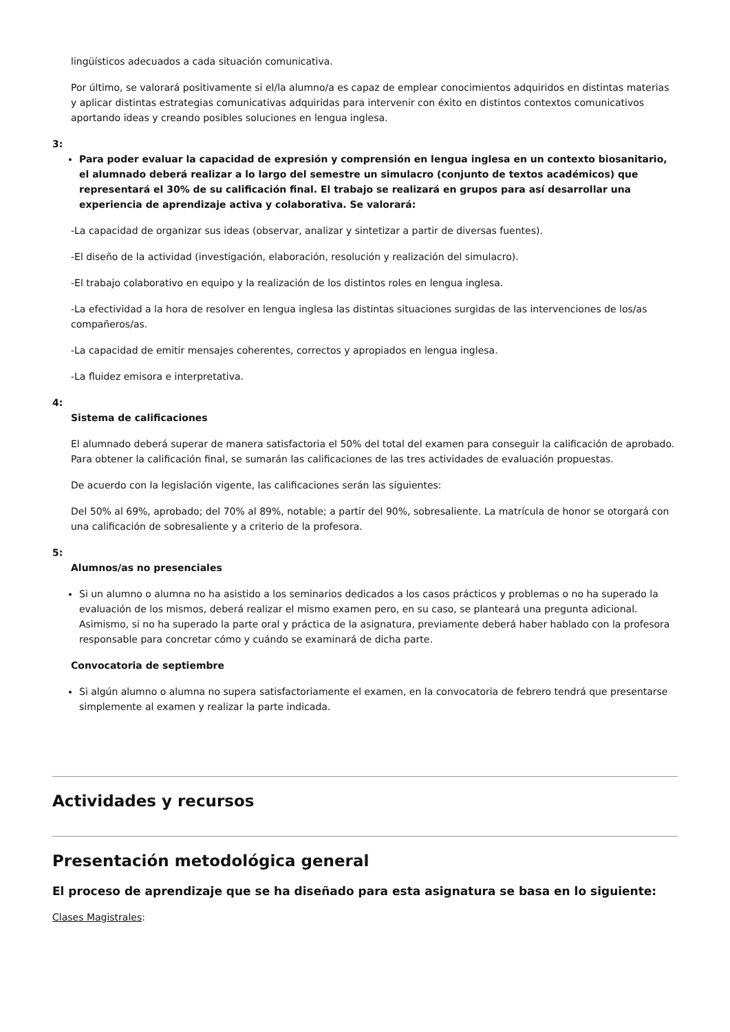lingüísticos adecuados a cada situación comunicativa.
Por último, se valorará positivamente si el/la alumno/a es capaz de emplear conocimientos adquiridos en distintas materias y aplicar distintas estrategias comunicativas adquiridas para intervenir con éxito en distintos contextos comunicativos aportando ideas y creando posibles soluciones en lengua inglesa.
3:
Para poder evaluar la capacidad de expresión y comprensión en lengua inglesa en un contexto biosanitario, el alumnado deberá realizar a lo largo del semestre un simulacro (conjunto de textos académicos) que representará el 30% de su calificación final. El trabajo se realizará en grupos para así desarrollar una experiencia de aprendizaje activa y colaborativa. Se valorará:
-La capacidad de organizar sus ideas (observar, analizar y sintetizar a partir de diversas fuentes).
-El diseño de la actividad (investigación, elaboración, resolución y realización del simulacro).
-El trabajo colaborativo en equipo y la realización de los distintos roles en lengua inglesa.
-La efectividad a la hora de resolver en lengua inglesa las distintas situaciones surgidas de las intervenciones de los/as compañeros/as.
-La capacidad de emitir mensajes coherentes, correctos y apropiados en lengua inglesa.
-La fluidez emisora e interpretativa.
4:
Sistema de calificaciones
El alumnado deberá superar de manera satisfactoria el 50% del total del examen para conseguir la calificación de aprobado. Para obtener la calificación final, se sumarán las calificaciones de las tres actividades de evaluación propuestas.
De acuerdo con la legislación vigente, las calificaciones serán las siguientes:
Del 50% al 69%, aprobado; del 70% al 89%, notable; a partir del 90%, sobresaliente. La matrícula de honor se otorgará con una calificación de sobresaliente y a criterio de la profesora.
5:
Alumnos/as no presenciales
Si un alumno o alumna no ha asistido a los seminarios dedicados a los casos prácticos y problemas o no ha superado la evaluación de los mismos, deberá realizar el mismo examen pero, en su caso, se planteará una pregunta adicional. Asimismo, si no ha superado la parte oral y práctica de la asignatura, previamente deberá haber hablado con la profesora responsable para concretar cómo y cuándo se examinará de dicha parte.
Convocatoria de septiembre
Si algún alumno o alumna no supera satisfactoriamente el examen, en la convocatoria de febrero tendrá que presentarse simplemente al examen y realizar la parte indicada.
Actividades y recursos
Presentación metodológica general
El proceso de aprendizaje que se ha diseñado para esta asignatura se basa en lo siguiente:
Clases Magistrales: